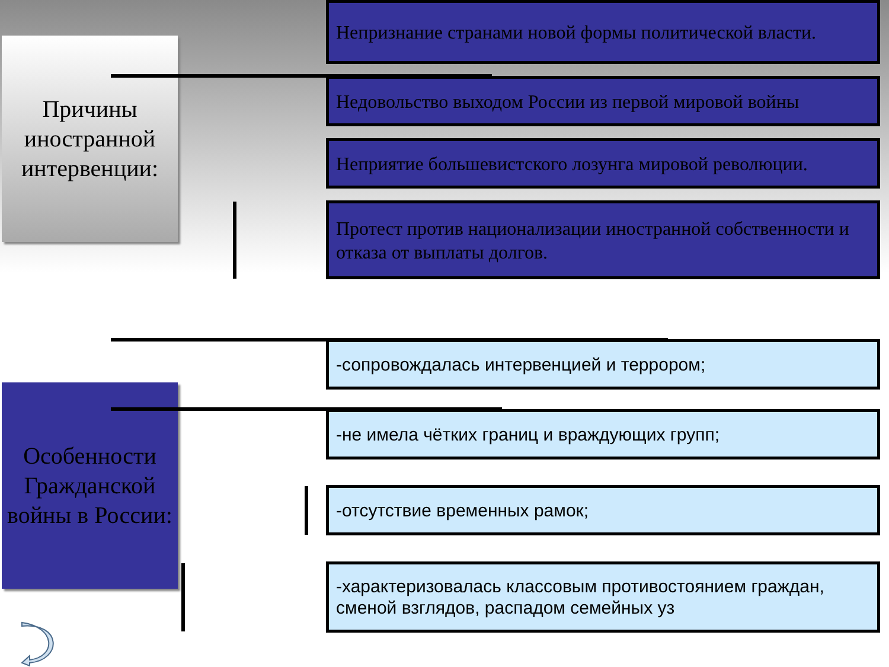Причины иностранной интервенции:
Особенности Гражданской войны в России:
Непризнание странами новой формы политической власти.
Недовольство выходом России из первой мировой войны
Неприятие большевистского лозунга мировой революции.
Протест против национализации иностранной собственности и отказа от выплаты долгов.
-сопровождалась интервенцией и террором;
-не имела чётких границ и враждующих групп;
-отсутствие временных рамок;
-характеризовалась классовым противостоянием граждан, сменой взглядов, распадом семейных уз